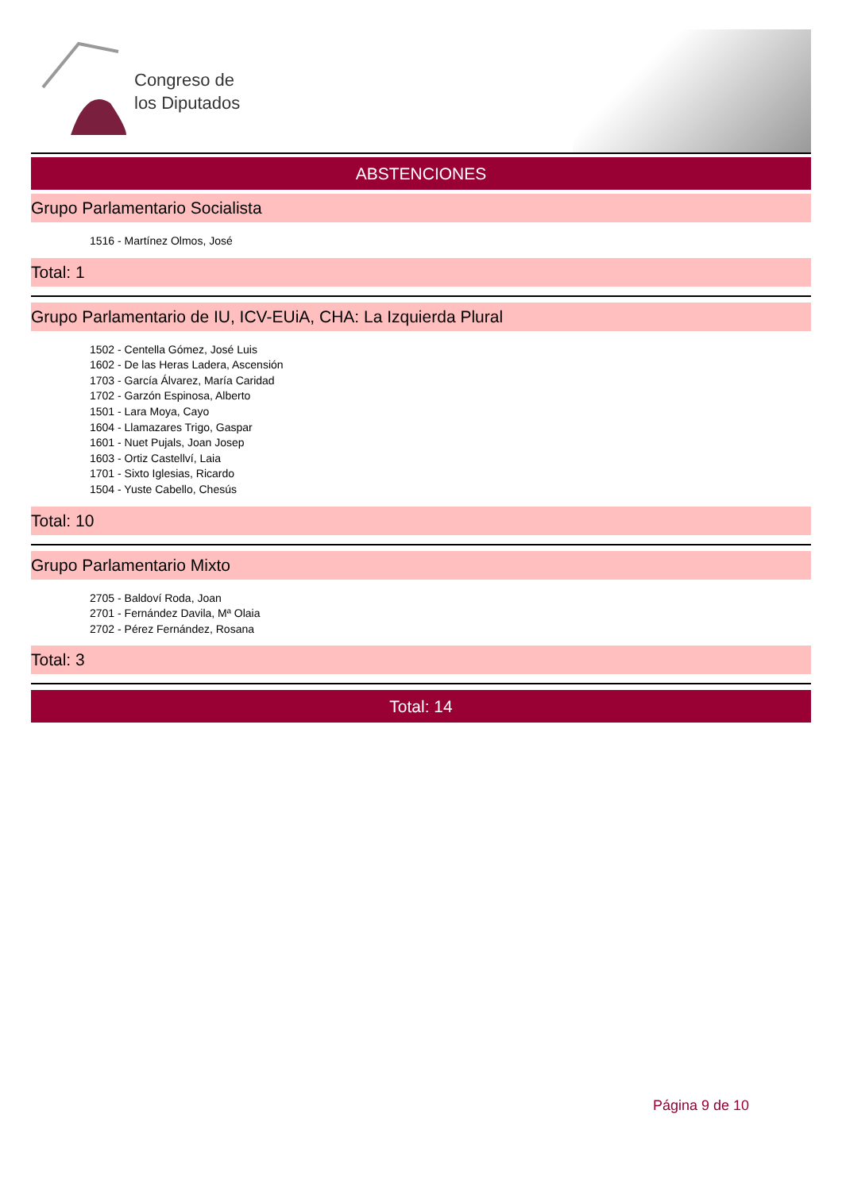Congreso de
los Diputados
ABSTENCIONES
Grupo Parlamentario Socialista
1516 - Martínez Olmos, José
Total: 1
Grupo Parlamentario de IU, ICV-EUiA, CHA: La Izquierda Plural
1502 - Centella Gómez, José Luis
1602 - De las Heras Ladera, Ascensión
1703 - García Álvarez, María Caridad
1702 - Garzón Espinosa, Alberto
1501 - Lara Moya, Cayo
1604 - Llamazares Trigo, Gaspar
1601 - Nuet Pujals, Joan Josep
1603 - Ortiz Castellví, Laia
1701 - Sixto Iglesias, Ricardo
1504 - Yuste Cabello, Chesús
Total: 10
Grupo Parlamentario Mixto
2705 - Baldoví Roda, Joan
2701 - Fernández Davila, Mª Olaia
2702 - Pérez Fernández, Rosana
Total: 3
Total: 14
Página 9 de 10